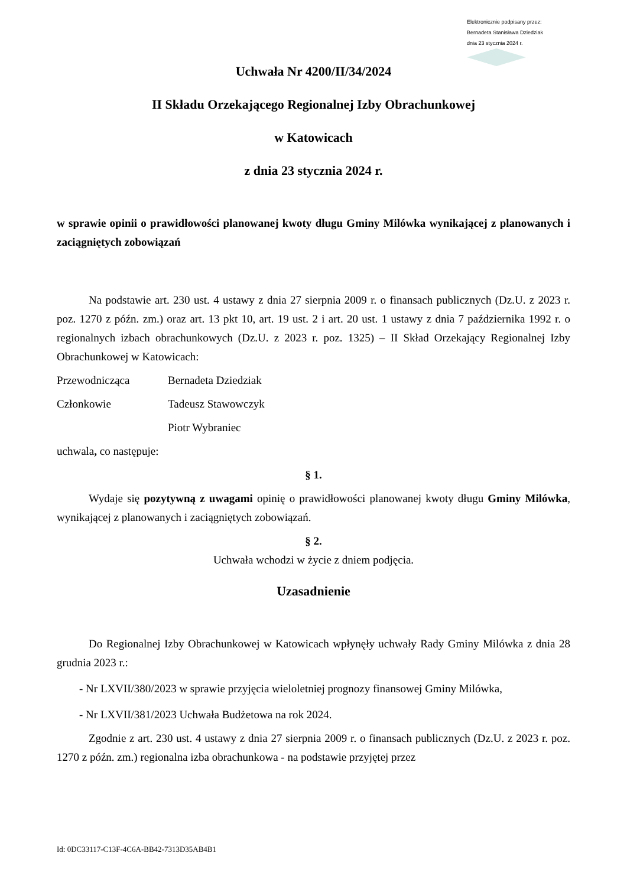Elektronicznie podpisany przez:
Bernadeta Stanisława Dziedziak
dnia 23 stycznia 2024 r.
Uchwała Nr 4200/II/34/2024
II Składu Orzekającego Regionalnej Izby Obrachunkowej
w Katowicach
z dnia 23 stycznia 2024 r.
w sprawie opinii o prawidłowości planowanej kwoty długu Gminy Milówka wynikającej z planowanych i zaciągniętych zobowiązań
Na podstawie art. 230 ust. 4 ustawy z dnia 27 sierpnia 2009 r. o finansach publicznych (Dz.U. z 2023 r. poz. 1270 z późn. zm.) oraz art. 13 pkt 10, art. 19 ust. 2 i art. 20 ust. 1 ustawy z dnia 7 października 1992 r. o regionalnych izbach obrachunkowych (Dz.U. z 2023 r. poz. 1325) – II Skład Orzekający Regionalnej Izby Obrachunkowej w Katowicach:
Przewodnicząca Bernadeta Dziedziak
Członkowie Tadeusz Stawowczyk
Piotr Wybraniec
uchwala, co następuje:
§ 1.
Wydaje się pozytywną z uwagami opinię o prawidłowości planowanej kwoty długu Gminy Milówka, wynikającej z planowanych i zaciągniętych zobowiązań.
§ 2.
Uchwała wchodzi w życie z dniem podjęcia.
Uzasadnienie
Do Regionalnej Izby Obrachunkowej w Katowicach wpłynęły uchwały Rady Gminy Milówka z dnia 28 grudnia 2023 r.:
- Nr LXVII/380/2023 w sprawie przyjęcia wieloletniej prognozy finansowej Gminy Milówka,
- Nr LXVII/381/2023 Uchwała Budżetowa na rok 2024.
Zgodnie z art. 230 ust. 4 ustawy z dnia 27 sierpnia 2009 r. o finansach publicznych (Dz.U. z 2023 r. poz. 1270 z późn. zm.) regionalna izba obrachunkowa - na podstawie przyjętej przez
Id: 0DC33117-C13F-4C6A-BB42-7313D35AB4B1